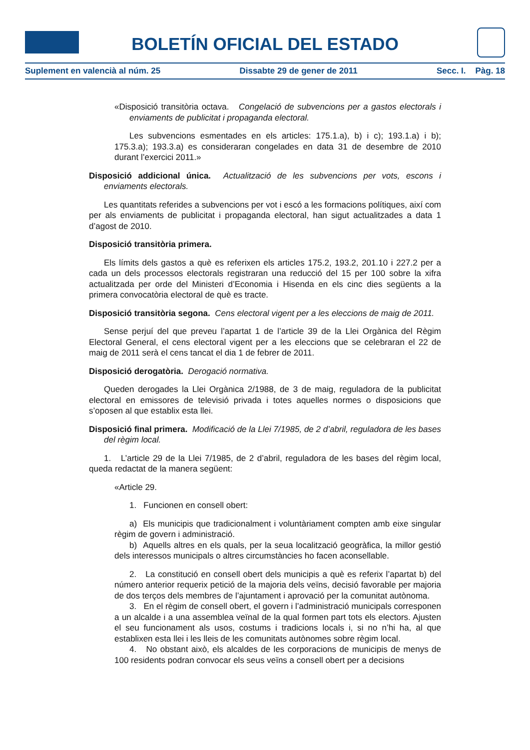BOLETÍN OFICIAL DEL ESTADO
Suplement en valencià al núm. 25 Dissabte 29 de gener de 2011 Secc. I. Pàg. 18
«Disposició transitòria octava. Congelació de subvencions per a gastos electorals i enviaments de publicitat i propaganda electoral.
Les subvencions esmentades en els articles: 175.1.a), b) i c); 193.1.a) i b); 175.3.a); 193.3.a) es consideraran congelades en data 31 de desembre de 2010 durant l’exercici 2011.»
Disposició addicional única. Actualització de les subvencions per vots, escons i enviaments electorals.
Les quantitats referides a subvencions per vot i escó a les formacions polítiques, així com per als enviaments de publicitat i propaganda electoral, han sigut actualitzades a data 1 d’agost de 2010.
Disposició transitòria primera.
Els límits dels gastos a què es referixen els articles 175.2, 193.2, 201.10 i 227.2 per a cada un dels processos electorals registraran una reducció del 15 per 100 sobre la xifra actualitzada per orde del Ministeri d’Economia i Hisenda en els cinc dies següents a la primera convocatòria electoral de què es tracte.
Disposició transitòria segona. Cens electoral vigent per a les eleccions de maig de 2011.
Sense perjuí del que preveu l’apartat 1 de l’article 39 de la Llei Orgànica del Règim Electoral General, el cens electoral vigent per a les eleccions que se celebraran el 22 de maig de 2011 serà el cens tancat el dia 1 de febrer de 2011.
Disposició derogatòria. Derogació normativa.
Queden derogades la Llei Orgànica 2/1988, de 3 de maig, reguladora de la publicitat electoral en emissores de televisió privada i totes aquelles normes o disposicions que s’oposen al que establix esta llei.
Disposició final primera. Modificació de la Llei 7/1985, de 2 d’abril, reguladora de les bases del règim local.
1. L’article 29 de la Llei 7/1985, de 2 d’abril, reguladora de les bases del règim local, queda redactat de la manera següent:
«Article 29.
1. Funcionen en consell obert:
a) Els municipis que tradicionalment i voluntàriament compten amb eixe singular règim de govern i administració.
b) Aquells altres en els quals, per la seua localització geogràfica, la millor gestió dels interessos municipals o altres circumstàncies ho facen aconsellable.
2. La constitució en consell obert dels municipis a què es referix l’apartat b) del número anterior requerix petició de la majoria dels veïns, decisió favorable per majoria de dos terços dels membres de l’ajuntament i aprovació per la comunitat autònoma.
3. En el règim de consell obert, el govern i l’administració municipals corresponen a un alcalde i a una assemblea veïnal de la qual formen part tots els electors. Ajusten el seu funcionament als usos, costums i tradicions locals i, si no n’hi ha, al que establixen esta llei i les lleis de les comunitats autònomes sobre règim local.
4. No obstant això, els alcaldes de les corporacions de municipis de menys de 100 residents podran convocar els seus veïns a consell obert per a decisions